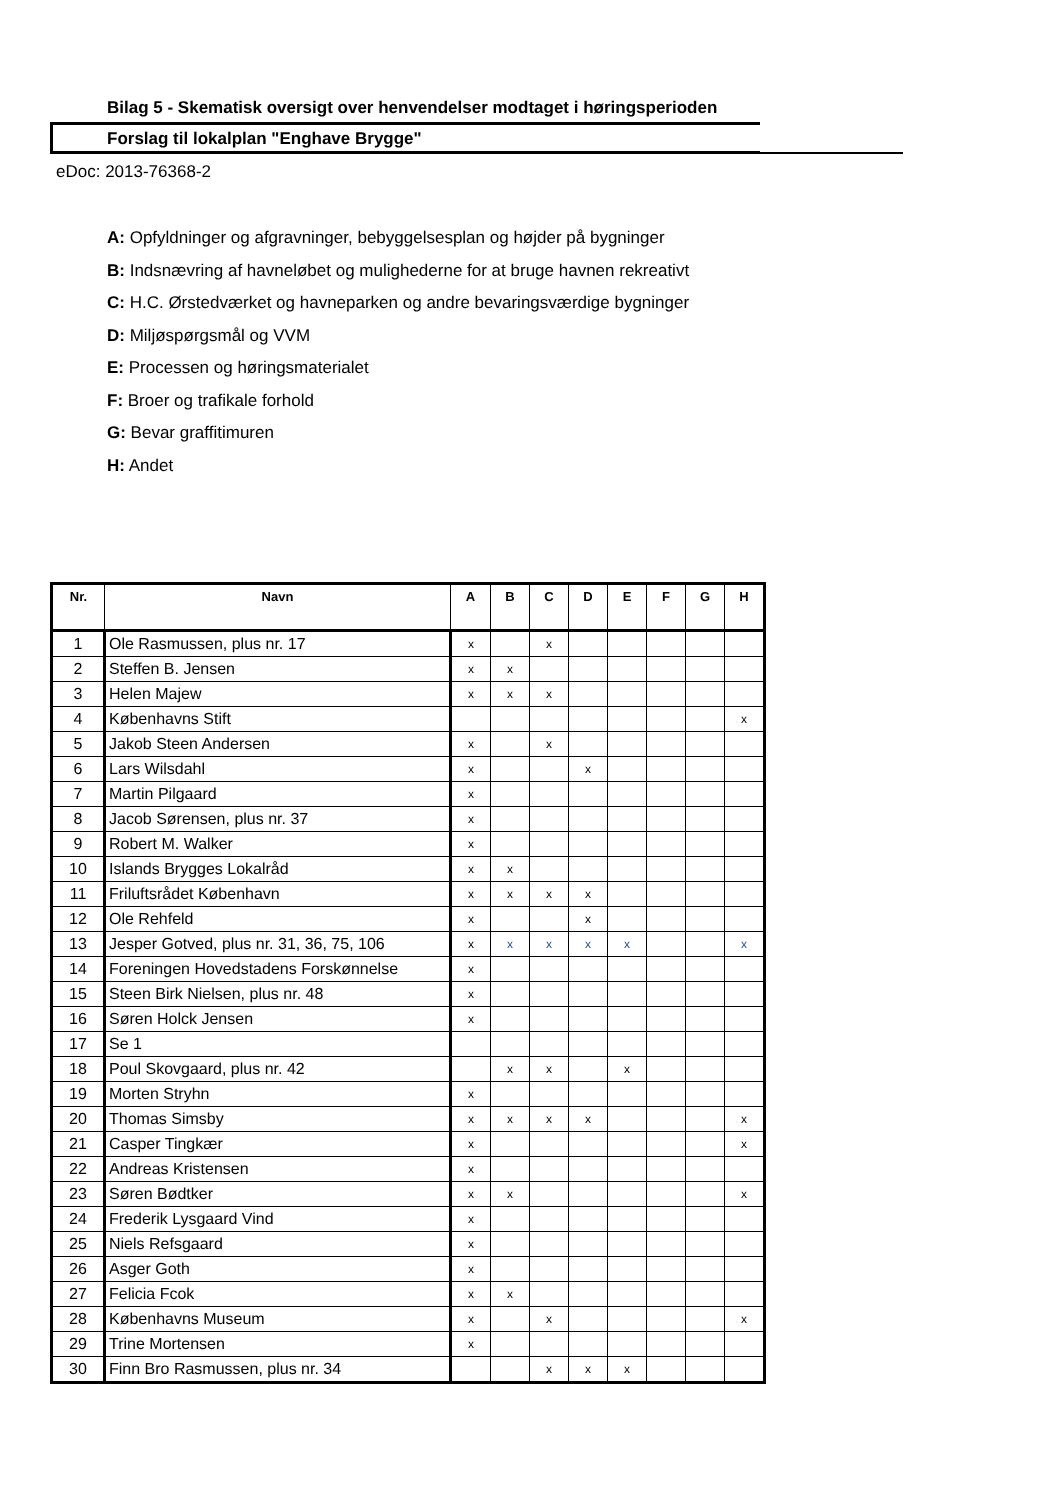Bilag 5 - Skematisk oversigt over henvendelser modtaget i høringsperioden
Forslag til lokalplan "Enghave Brygge"
eDoc: 2013-76368-2
A: Opfyldninger og afgravninger, bebyggelsesplan og højder på bygninger
B: Indsnævring af havneløbet og mulighederne for at bruge havnen rekreativt
C: H.C. Ørstedværket og havneparken og andre bevaringsværdige bygninger
D: Miljøspørgsmål og VVM
E: Processen og høringsmaterialet
F: Broer og trafikale forhold
G: Bevar graffitimuren
H: Andet
| Nr. | Navn | A | B | C | D | E | F | G | H |
| --- | --- | --- | --- | --- | --- | --- | --- | --- | --- |
| 1 | Ole Rasmussen, plus nr. 17 | x | | x | | | | | |
| 2 | Steffen B. Jensen | x | x | | | | | | |
| 3 | Helen Majew | x | x | x | | | | | |
| 4 | Københavns Stift | | | | | | | | x |
| 5 | Jakob Steen Andersen | x | | x | | | | | |
| 6 | Lars Wilsdahl | x | | | x | | | | |
| 7 | Martin Pilgaard | x | | | | | | | |
| 8 | Jacob Sørensen, plus nr. 37 | x | | | | | | | |
| 9 | Robert M. Walker | x | | | | | | | |
| 10 | Islands Brygges Lokalråd | x | x | | | | | | |
| 11 | Friluftsrådet København | x | x | x | x | | | | |
| 12 | Ole Rehfeld | x | | | x | | | | |
| 13 | Jesper Gotved, plus nr. 31, 36, 75, 106 | x | x | x | x | x | | | x |
| 14 | Foreningen Hovedstadens Forskønnelse | x | | | | | | | |
| 15 | Steen Birk Nielsen, plus nr. 48 | x | | | | | | | |
| 16 | Søren Holck Jensen | x | | | | | | | |
| 17 | Se 1 | | | | | | | | |
| 18 | Poul Skovgaard, plus nr. 42 | | x | x | | x | | | |
| 19 | Morten Stryhn | x | | | | | | | |
| 20 | Thomas Simsby | x | x | x | x | | | | x |
| 21 | Casper Tingkær | x | | | | | | | x |
| 22 | Andreas Kristensen | x | | | | | | | |
| 23 | Søren Bødtker | x | x | | | | | | x |
| 24 | Frederik Lysgaard Vind | x | | | | | | | |
| 25 | Niels Refsgaard | x | | | | | | | |
| 26 | Asger Goth | x | | | | | | | |
| 27 | Felicia Fcok | x | x | | | | | | |
| 28 | Københavns Museum | x | | x | | | | | x |
| 29 | Trine Mortensen | x | | | | | | | |
| 30 | Finn Bro Rasmussen, plus nr. 34 | | | x | x | x | | | |